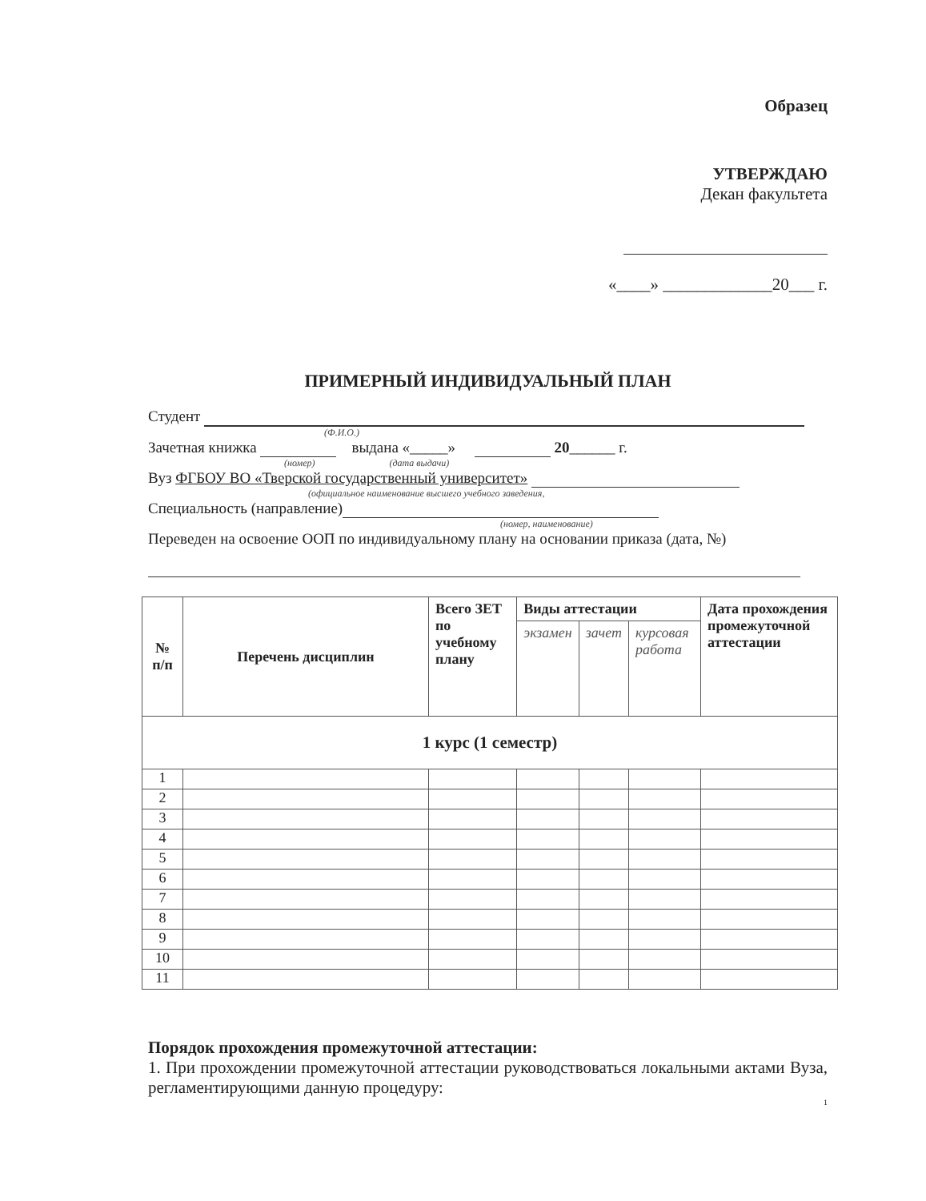Образец
УТВЕРЖДАЮ
Декан факультета
«____» _____________20___ г.
ПРИМЕРНЫЙ ИНДИВИДУАЛЬНЫЙ ПЛАН
Студент
(Ф.И.О.)
Зачетная книжка выдана «_____» 20______ г.
(номер) (дата выдачи)
Вуз ФГБОУ ВО «Тверской государственный университет»
(официальное наименование высшего учебного заведения,
Специальность (направление)
(номер, наименование)
Переведен на освоение ООП по индивидуальному плану на основании приказа (дата, №)
| № п/п | Перечень дисциплин | Всего ЗЕТ по учебному плану | Виды аттестации | | | Дата прохождения промежуточной аттестации |
| --- | --- | --- | --- | --- | --- | --- |
| | | | экзамен | зачет | курсовая работа | |
| 1 курс (1 семестр) | | | | | | |
| 1 | | | | | | |
| 2 | | | | | | |
| 3 | | | | | | |
| 4 | | | | | | |
| 5 | | | | | | |
| 6 | | | | | | |
| 7 | | | | | | |
| 8 | | | | | | |
| 9 | | | | | | |
| 10 | | | | | | |
| 11 | | | | | | |
Порядок прохождения промежуточной аттестации:
1. При прохождении промежуточной аттестации руководствоваться локальными актами Вуза, регламентирующими данную процедуру:
1